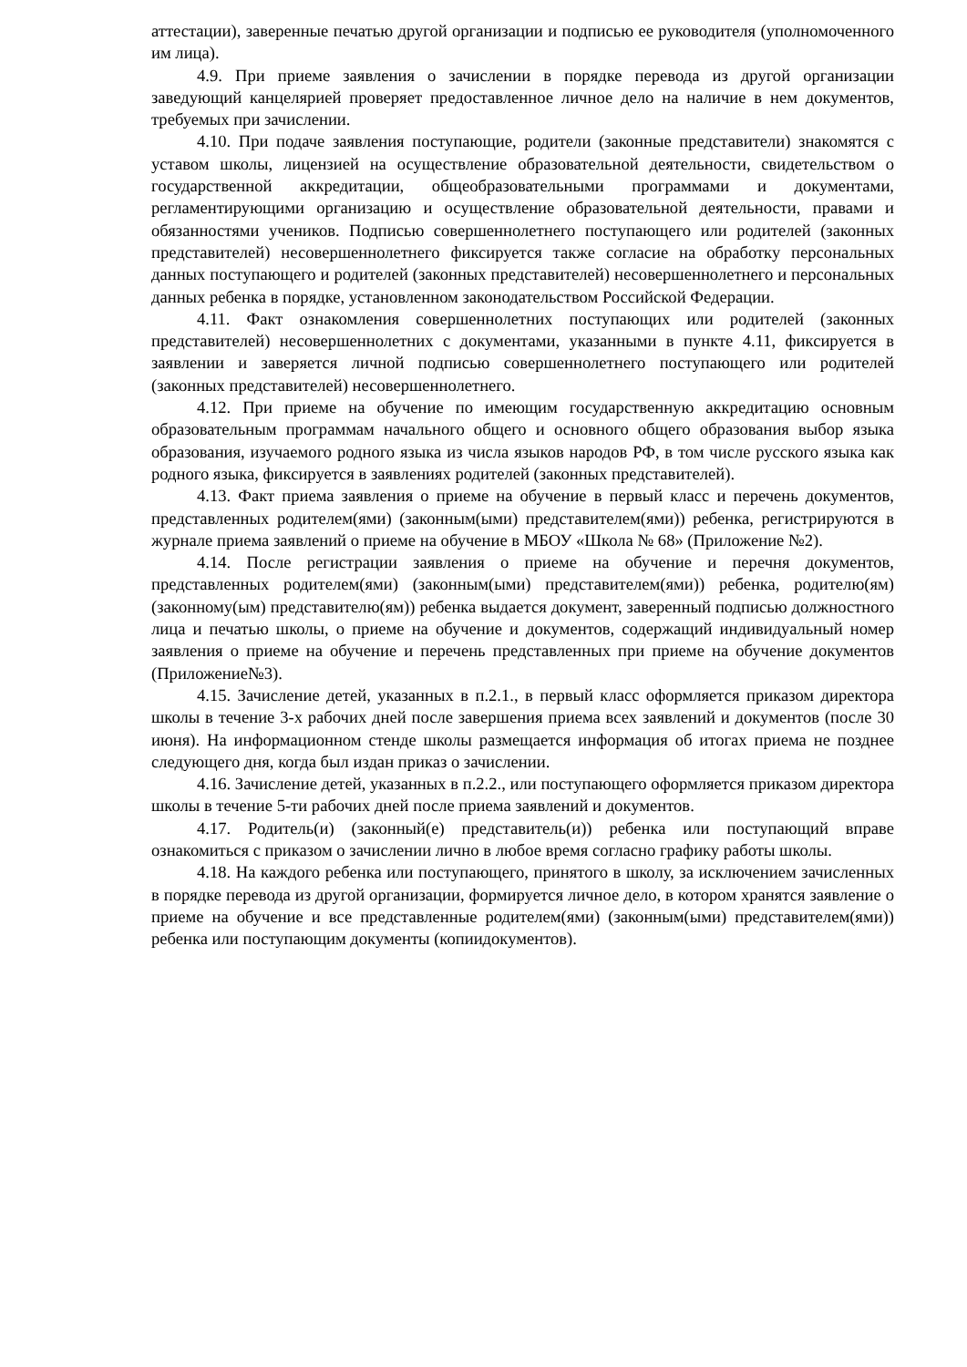аттестации), заверенные печатью другой организации и подписью ее руководителя (уполномоченного им лица).
4.9. При приеме заявления о зачислении в порядке перевода из другой организации заведующий канцелярией проверяет предоставленное личное дело на наличие в нем документов, требуемых при зачислении.
4.10. При подаче заявления поступающие, родители (законные представители) знакомятся с уставом школы, лицензией на осуществление образовательной деятельности, свидетельством о государственной аккредитации, общеобразовательными программами и документами, регламентирующими организацию и осуществление образовательной деятельности, правами и обязанностями учеников. Подписью совершеннолетнего поступающего или родителей (законных представителей) несовершеннолетнего фиксируется также согласие на обработку персональных данных поступающего и родителей (законных представителей) несовершеннолетнего и персональных данных ребенка в порядке, установленном законодательством Российской Федерации.
4.11. Факт ознакомления совершеннолетних поступающих или родителей (законных представителей) несовершеннолетних с документами, указанными в пункте 4.11, фиксируется в заявлении и заверяется личной подписью совершеннолетнего поступающего или родителей (законных представителей) несовершеннолетнего.
4.12. При приеме на обучение по имеющим государственную аккредитацию основным образовательным программам начального общего и основного общего образования выбор языка образования, изучаемого родного языка из числа языков народов РФ, в том числе русского языка как родного языка, фиксируется в заявлениях родителей (законных представителей).
4.13. Факт приема заявления о приеме на обучение в первый класс и перечень документов, представленных родителем(ями) (законным(ыми) представителем(ями)) ребенка, регистрируются в журнале приема заявлений о приеме на обучение в МБОУ «Школа № 68» (Приложение №2).
4.14. После регистрации заявления о приеме на обучение и перечня документов, представленных родителем(ями) (законным(ыми) представителем(ями)) ребенка, родителю(ям) (законному(ым) представителю(ям)) ребенка выдается документ, заверенный подписью должностного лица и печатью школы, о приеме на обучение и документов, содержащий индивидуальный номер заявления о приеме на обучение и перечень представленных при приеме на обучение документов (Приложение№3).
4.15. Зачисление детей, указанных в п.2.1., в первый класс оформляется приказом директора школы в течение 3-х рабочих дней после завершения приема всех заявлений и документов (после 30 июня). На информационном стенде школы размещается информация об итогах приема не позднее следующего дня, когда был издан приказ о зачислении.
4.16. Зачисление детей, указанных в п.2.2., или поступающего оформляется приказом директора школы в течение 5-ти рабочих дней после приема заявлений и документов.
4.17. Родитель(и) (законный(е) представитель(и)) ребенка или поступающий вправе ознакомиться с приказом о зачислении лично в любое время согласно графику работы школы.
4.18. На каждого ребенка или поступающего, принятого в школу, за исключением зачисленных в порядке перевода из другой организации, формируется личное дело, в котором хранятся заявление о приеме на обучение и все представленные родителем(ями) (законным(ыми) представителем(ями)) ребенка или поступающим документы (копиидокументов).